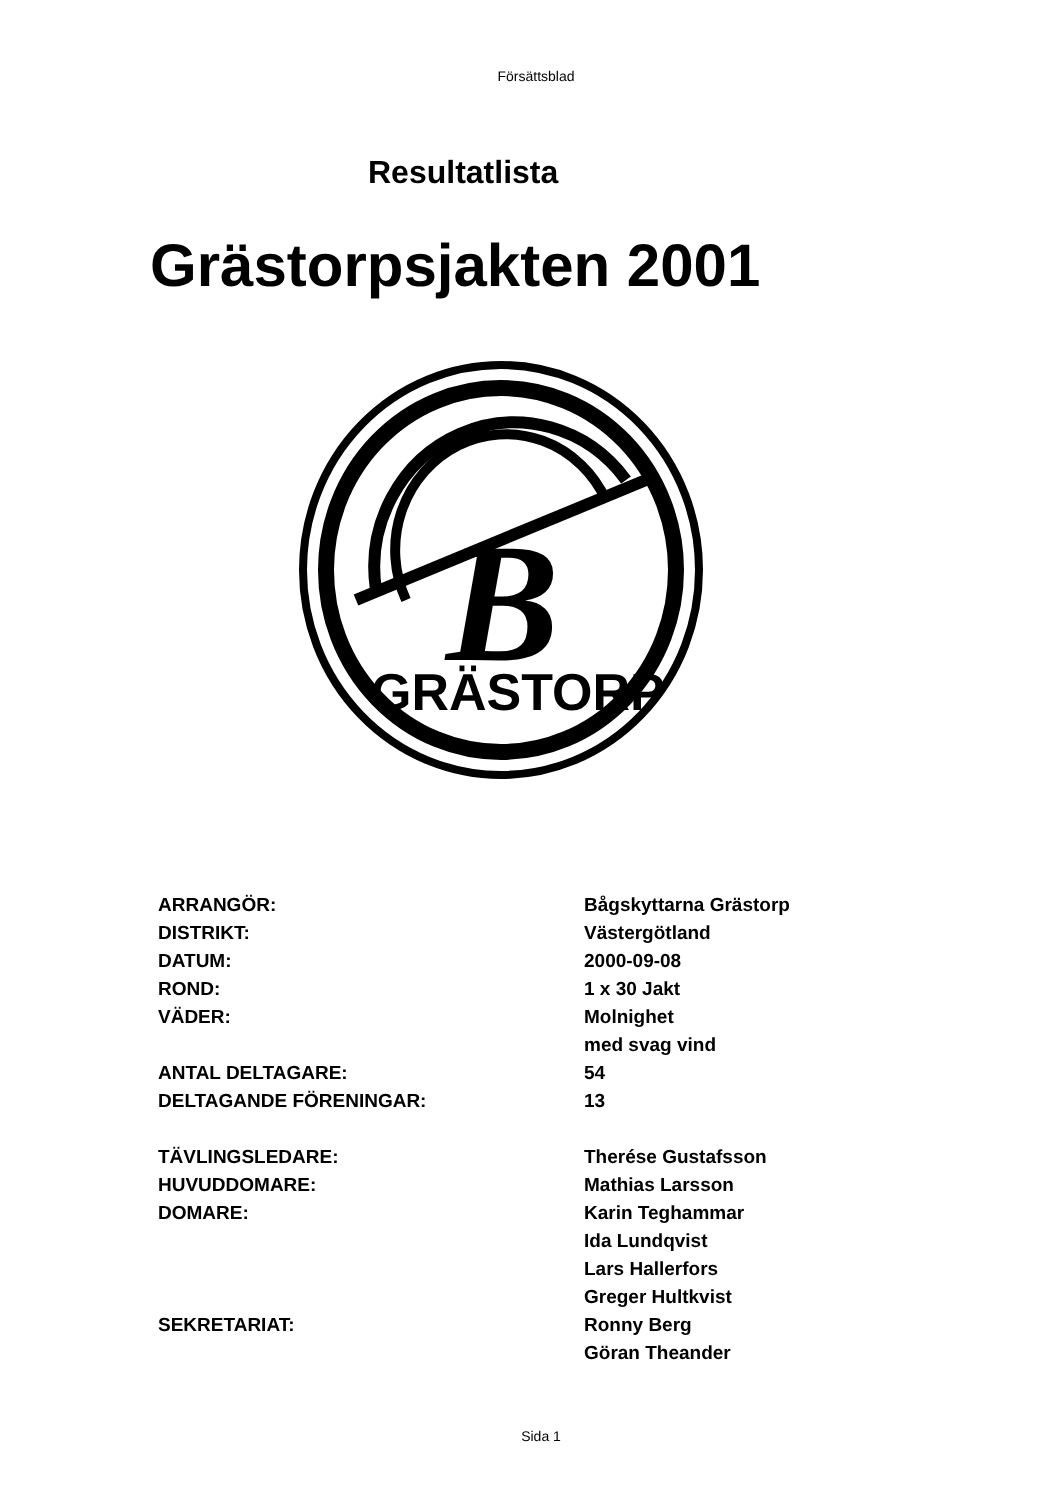Försättsblad
Resultatlista
Grästorpsjakten 2001
B
GRÄSTORP
| ARRANGÖR: | Bågskyttarna Grästorp |
| DISTRIKT: | Västergötland |
| DATUM: | 2000-09-08 |
| ROND: | 1 x 30 Jakt |
| VÄDER: | Molnighet |
| | med svag vind |
| ANTAL DELTAGARE: | 54 |
| DELTAGANDE FÖRENINGAR: | 13 |
| TÄVLINGSLEDARE: | Therése Gustafsson |
| HUVUDDOMARE: | Mathias Larsson |
| DOMARE: | Karin Teghammar |
| | Ida Lundqvist |
| | Lars Hallerfors |
| | Greger Hultkvist |
| SEKRETARIAT: | Ronny Berg |
| | Göran Theander |
Sida 1